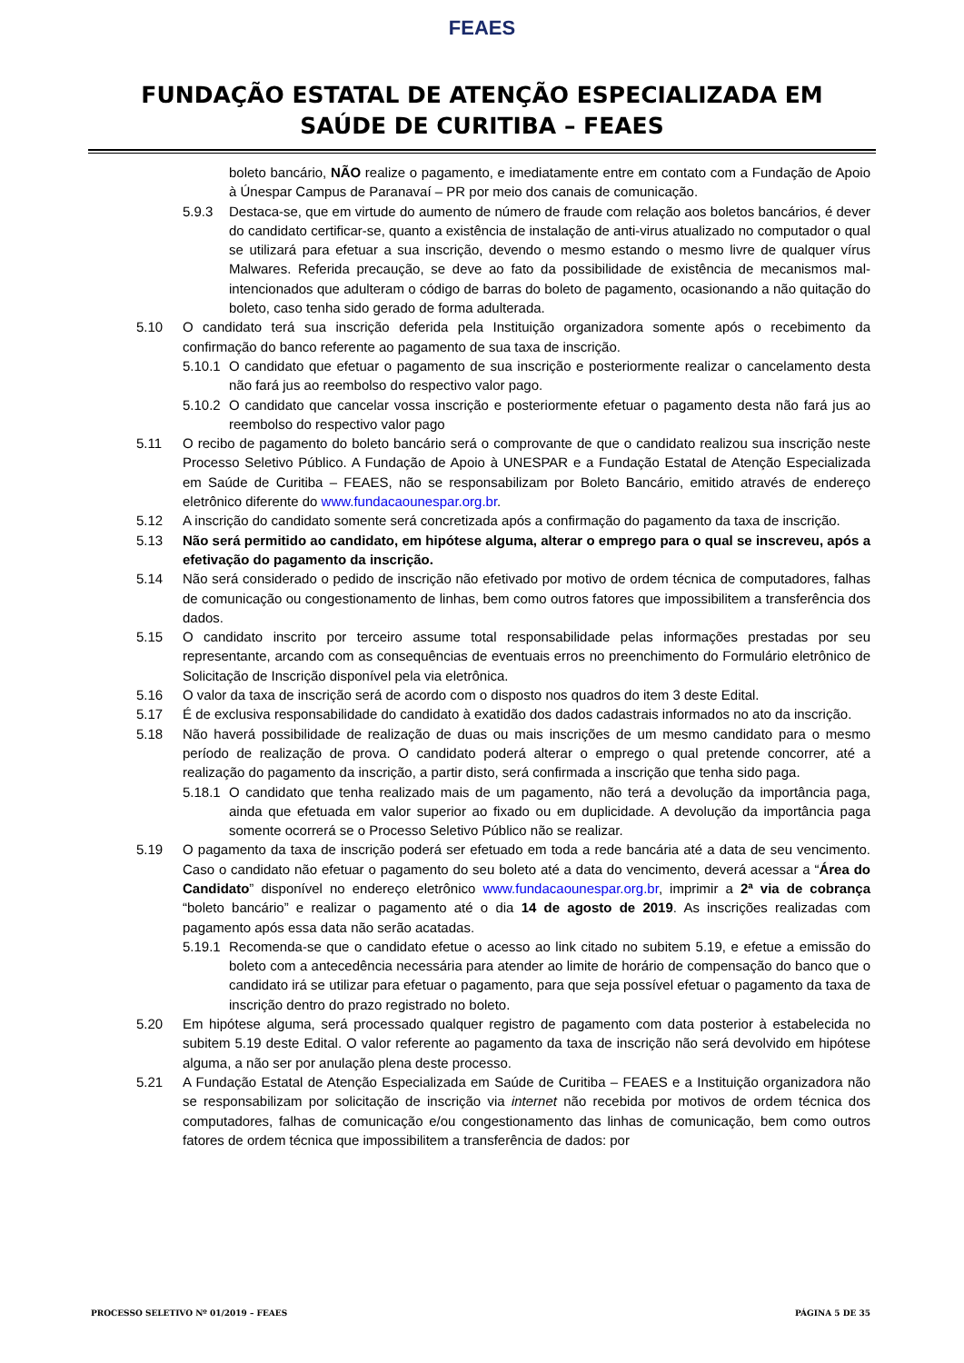FEAES
FUNDAÇÃO ESTATAL DE ATENÇÃO ESPECIALIZADA EM
SAÚDE DE CURITIBA – FEAES
boleto bancário, NÃO realize o pagamento, e imediatamente entre em contato com a Fundação de Apoio à Únespar Campus de Paranavaí – PR por meio dos canais de comunicação.
5.9.3 Destaca-se, que em virtude do aumento de número de fraude com relação aos boletos bancários, é dever do candidato certificar-se, quanto a existência de instalação de anti-virus atualizado no computador o qual se utilizará para efetuar a sua inscrição, devendo o mesmo estando o mesmo livre de qualquer vírus Malwares. Referida precaução, se deve ao fato da possibilidade de existência de mecanismos mal-intencionados que adulteram o código de barras do boleto de pagamento, ocasionando a não quitação do boleto, caso tenha sido gerado de forma adulterada.
5.10 O candidato terá sua inscrição deferida pela Instituição organizadora somente após o recebimento da confirmação do banco referente ao pagamento de sua taxa de inscrição.
5.10.1 O candidato que efetuar o pagamento de sua inscrição e posteriormente realizar o cancelamento desta não fará jus ao reembolso do respectivo valor pago.
5.10.2 O candidato que cancelar vossa inscrição e posteriormente efetuar o pagamento desta não fará jus ao reembolso do respectivo valor pago
5.11 O recibo de pagamento do boleto bancário será o comprovante de que o candidato realizou sua inscrição neste Processo Seletivo Público. A Fundação de Apoio à UNESPAR e a Fundação Estatal de Atenção Especializada em Saúde de Curitiba – FEAES, não se responsabilizam por Boleto Bancário, emitido através de endereço eletrônico diferente do www.fundacaounespar.org.br.
5.12 A inscrição do candidato somente será concretizada após a confirmação do pagamento da taxa de inscrição.
5.13 Não será permitido ao candidato, em hipótese alguma, alterar o emprego para o qual se inscreveu, após a efetivação do pagamento da inscrição.
5.14 Não será considerado o pedido de inscrição não efetivado por motivo de ordem técnica de computadores, falhas de comunicação ou congestionamento de linhas, bem como outros fatores que impossibilitem a transferência dos dados.
5.15 O candidato inscrito por terceiro assume total responsabilidade pelas informações prestadas por seu representante, arcando com as consequências de eventuais erros no preenchimento do Formulário eletrônico de Solicitação de Inscrição disponível pela via eletrônica.
5.16 O valor da taxa de inscrição será de acordo com o disposto nos quadros do item 3 deste Edital.
5.17 É de exclusiva responsabilidade do candidato à exatidão dos dados cadastrais informados no ato da inscrição.
5.18 Não haverá possibilidade de realização de duas ou mais inscrições de um mesmo candidato para o mesmo período de realização de prova. O candidato poderá alterar o emprego o qual pretende concorrer, até a realização do pagamento da inscrição, a partir disto, será confirmada a inscrição que tenha sido paga.
5.18.1 O candidato que tenha realizado mais de um pagamento, não terá a devolução da importância paga, ainda que efetuada em valor superior ao fixado ou em duplicidade. A devolução da importância paga somente ocorrerá se o Processo Seletivo Público não se realizar.
5.19 O pagamento da taxa de inscrição poderá ser efetuado em toda a rede bancária até a data de seu vencimento. Caso o candidato não efetuar o pagamento do seu boleto até a data do vencimento, deverá acessar a “Área do Candidato” disponível no endereço eletrônico www.fundacaounespar.org.br, imprimir a 2ª via de cobrança “boleto bancário” e realizar o pagamento até o dia 14 de agosto de 2019. As inscrições realizadas com pagamento após essa data não serão acatadas.
5.19.1 Recomenda-se que o candidato efetue o acesso ao link citado no subitem 5.19, e efetue a emissão do boleto com a antecedência necessária para atender ao limite de horário de compensação do banco que o candidato irá se utilizar para efetuar o pagamento, para que seja possível efetuar o pagamento da taxa de inscrição dentro do prazo registrado no boleto.
5.20 Em hipótese alguma, será processado qualquer registro de pagamento com data posterior à estabelecida no subitem 5.19 deste Edital. O valor referente ao pagamento da taxa de inscrição não será devolvido em hipótese alguma, a não ser por anulação plena deste processo.
5.21 A Fundação Estatal de Atenção Especializada em Saúde de Curitiba – FEAES e a Instituição organizadora não se responsabilizam por solicitação de inscrição via internet não recebida por motivos de ordem técnica dos computadores, falhas de comunicação e/ou congestionamento das linhas de comunicação, bem como outros fatores de ordem técnica que impossibilitem a transferência de dados: por
PROCESSO SELETIVO Nº 01/2019 – FEAES PÁGINA 5 DE 35